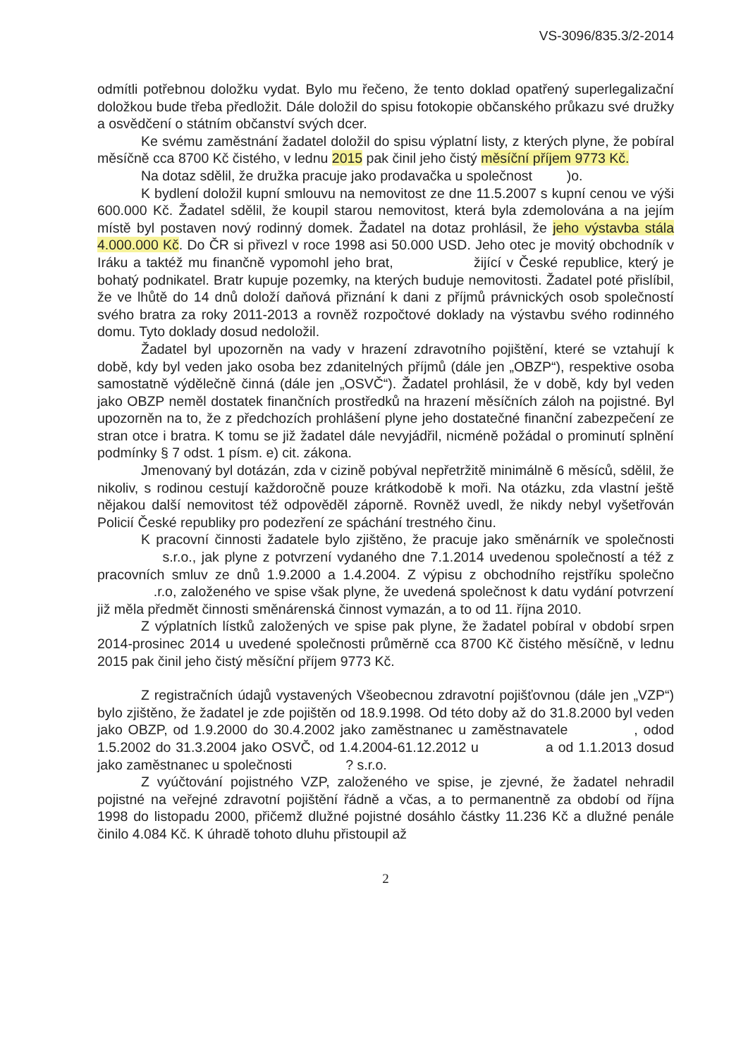VS-3096/835.3/2-2014
odmítli potřebnou doložku vydat. Bylo mu řečeno, že tento doklad opatřený superlegalizační doložkou bude třeba předložit. Dále doložil do spisu fotokopie občanského průkazu své družky a osvědčení o státním občanství svých dcer.
Ke svému zaměstnání žadatel doložil do spisu výplatní listy, z kterých plyne, že pobíral měsíčně cca 8700 Kč čistého, v lednu 2015 pak činil jeho čistý měsíční příjem 9773 Kč.
Na dotaz sdělil, že družka pracuje jako prodavačka u společnost )o.
K bydlení doložil kupní smlouvu na nemovitost ze dne 11.5.2007 s kupní cenou ve výši 600.000 Kč. Žadatel sdělil, že koupil starou nemovitost, která byla zdemolována a na jejím místě byl postaven nový rodinný domek. Žadatel na dotaz prohlásil, že jeho výstavba stála 4.000.000 Kč. Do ČR si přivezl v roce 1998 asi 50.000 USD. Jeho otec je movitý obchodník v Iráku a taktéž mu finančně vypomohl jeho brat, žijící v České republice, který je bohatý podnikatel. Bratr kupuje pozemky, na kterých buduje nemovitosti. Žadatel poté přislíbil, že ve lhůtě do 14 dnů doloží daňová přiznání k dani z příjmů právnických osob společností svého bratra za roky 2011-2013 a rovněž rozpočtové doklady na výstavbu svého rodinného domu. Tyto doklady dosud nedoložil.
Žadatel byl upozorněn na vady v hrazení zdravotního pojištění, které se vztahují k době, kdy byl veden jako osoba bez zdanitelných příjmů (dále jen „OBZP“), respektive osoba samostatně výdělečně činná (dále jen „OSVČ“). Žadatel prohlásil, že v době, kdy byl veden jako OBZP neměl dostatek finančních prostředků na hrazení měsíčních záloh na pojistné. Byl upozorněn na to, že z předchozích prohlášení plyne jeho dostatečné finanční zabezpečení ze stran otce i bratra. K tomu se již žadatel dále nevyjádřil, nicméně požádal o prominutí splnění podmínky § 7 odst. 1 písm. e) cit. zákona.
Jmenovaný byl dotázán, zda v cizině pobýval nepřetržitě minimálně 6 měsíců, sdělil, že nikoliv, s rodinou cestují každoročně pouze krátkodobě k moři. Na otázku, zda vlastní ještě nějakou další nemovitost též odpověděl záporně. Rovněž uvedl, že nikdy nebyl vyšetřován Policií České republiky pro podezření ze spáchání trestného činu.
K pracovní činnosti žadatele bylo zjištěno, že pracuje jako směnárník ve společnosti s.r.o., jak plyne z potvrzení vydaného dne 7.1.2014 uvedenou společností a též z pracovních smluv ze dnů 1.9.2000 a 1.4.2004. Z výpisu z obchodního rejstříku společno .r.o, založeného ve spise však plyne, že uvedená společnost k datu vydání potvrzení již měla předmět činnosti směnárenská činnost vymazán, a to od 11. října 2010.
Z výplatních lístků založených ve spise pak plyne, že žadatel pobíral v období srpen 2014-prosinec 2014 u uvedené společnosti průměrně cca 8700 Kč čistého měsíčně, v lednu 2015 pak činil jeho čistý měsíční příjem 9773 Kč.
Z registračních údajů vystavených Všeobecnou zdravotní pojišťovnou (dále jen „VZP“) bylo zjištěno, že žadatel je zde pojištěn od 18.9.1998. Od této doby až do 31.8.2000 byl veden jako OBZP, od 1.9.2000 do 30.4.2002 jako zaměstnanec u zaměstnavatele , odod 1.5.2002 do 31.3.2004 jako OSVČ, od 1.4.2004-61.12.2012 u a od 1.1.2013 dosud jako zaměstnanec u společnosti ? s.r.o.
Z vyúčtování pojistného VZP, založeného ve spise, je zjevné, že žadatel nehradil pojistné na veřejné zdravotní pojištění řádně a včas, a to permanentně za období od října 1998 do listopadu 2000, přičemž dlužné pojistné dosáhlo částky 11.236 Kč a dlužné penále činilo 4.084 Kč. K úhradě tohoto dluhu přistoupil až
2